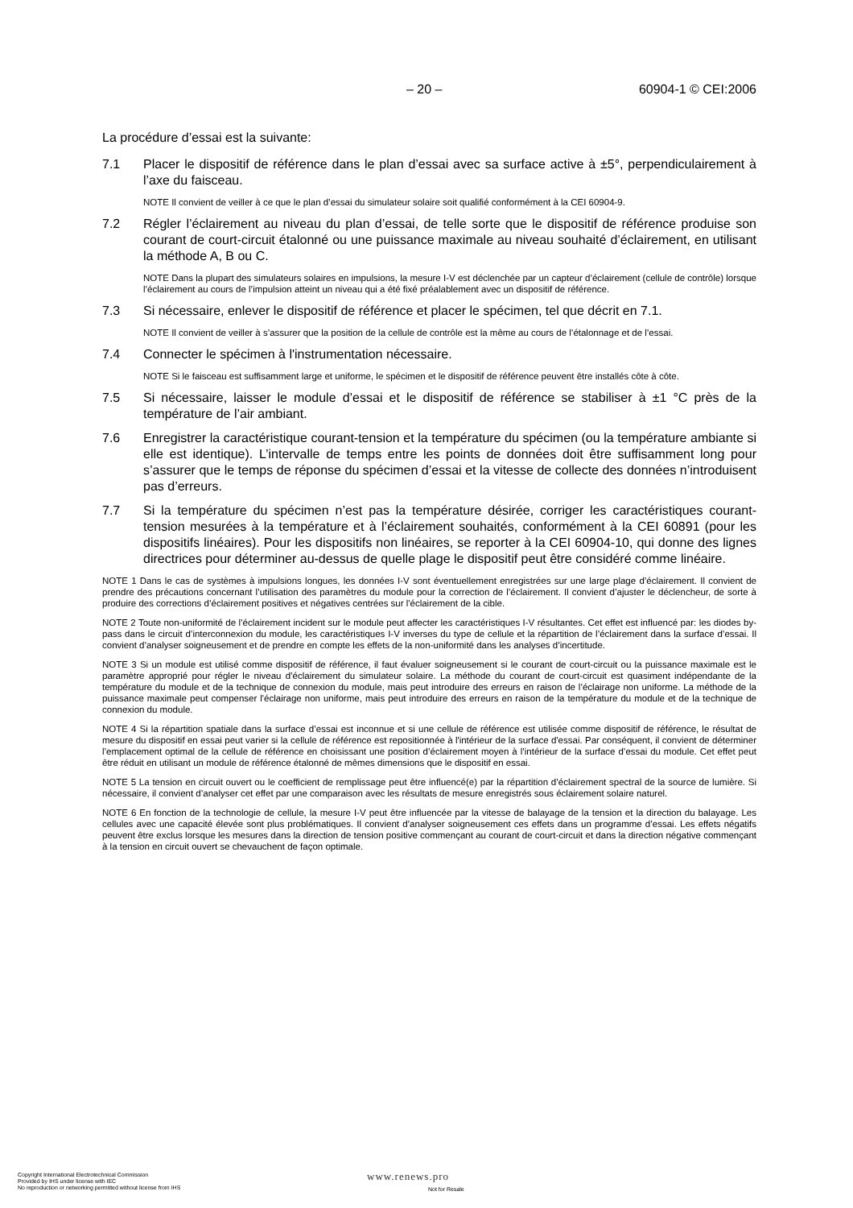– 20 – 60904-1 © CEI:2006
La procédure d’essai est la suivante:
7.1 Placer le dispositif de référence dans le plan d’essai avec sa surface active à ±5°, perpendiculairement à l’axe du faisceau.
NOTE Il convient de veiller à ce que le plan d’essai du simulateur solaire soit qualifié conformément à la CEI 60904-9.
7.2 Régler l’éclairement au niveau du plan d’essai, de telle sorte que le dispositif de référence produise son courant de court-circuit étalonné ou une puissance maximale au niveau souhaité d’éclairement, en utilisant la méthode A, B ou C.
NOTE Dans la plupart des simulateurs solaires en impulsions, la mesure I-V est déclenchée par un capteur d’éclairement (cellule de contrôle) lorsque l’éclairement au cours de l’impulsion atteint un niveau qui a été fixé préalablement avec un dispositif de référence.
7.3 Si nécessaire, enlever le dispositif de référence et placer le spécimen, tel que décrit en 7.1.
NOTE Il convient de veiller à s’assurer que la position de la cellule de contrôle est la même au cours de l’étalonnage et de l’essai.
7.4 Connecter le spécimen à l'instrumentation nécessaire.
NOTE Si le faisceau est suffisamment large et uniforme, le spécimen et le dispositif de référence peuvent être installés côte à côte.
7.5 Si nécessaire, laisser le module d’essai et le dispositif de référence se stabiliser à ±1 °C près de la température de l’air ambiant.
7.6 Enregistrer la caractéristique courant-tension et la température du spécimen (ou la température ambiante si elle est identique). L’intervalle de temps entre les points de données doit être suffisamment long pour s’assurer que le temps de réponse du spécimen d’essai et la vitesse de collecte des données n’introduisent pas d’erreurs.
7.7 Si la température du spécimen n’est pas la température désirée, corriger les caractéristiques courant-tension mesurées à la température et à l’éclairement souhaités, conformément à la CEI 60891 (pour les dispositifs linéaires). Pour les dispositifs non linéaires, se reporter à la CEI 60904-10, qui donne des lignes directrices pour déterminer au-dessus de quelle plage le dispositif peut être considéré comme linéaire.
NOTE 1 Dans le cas de systèmes à impulsions longues, les données I-V sont éventuellement enregistrées sur une large plage d’éclairement. Il convient de prendre des précautions concernant l’utilisation des paramètres du module pour la correction de l’éclairement. Il convient d’ajuster le déclencheur, de sorte à produire des corrections d’éclairement positives et négatives centrées sur l'éclairement de la cible.
NOTE 2 Toute non-uniformité de l’éclairement incident sur le module peut affecter les caractéristiques I-V résultantes. Cet effet est influencé par: les diodes by-pass dans le circuit d’interconnexion du module, les caractéristiques I-V inverses du type de cellule et la répartition de l’éclairement dans la surface d’essai. Il convient d’analyser soigneusement et de prendre en compte les effets de la non-uniformité dans les analyses d’incertitude.
NOTE 3 Si un module est utilisé comme dispositif de référence, il faut évaluer soigneusement si le courant de court-circuit ou la puissance maximale est le paramètre approprié pour régler le niveau d’éclairement du simulateur solaire. La méthode du courant de court-circuit est quasiment indépendante de la température du module et de la technique de connexion du module, mais peut introduire des erreurs en raison de l’éclairage non uniforme. La méthode de la puissance maximale peut compenser l'éclairage non uniforme, mais peut introduire des erreurs en raison de la température du module et de la technique de connexion du module.
NOTE 4 Si la répartition spatiale dans la surface d’essai est inconnue et si une cellule de référence est utilisée comme dispositif de référence, le résultat de mesure du dispositif en essai peut varier si la cellule de référence est repositionnée à l'intérieur de la surface d'essai. Par conséquent, il convient de déterminer l’emplacement optimal de la cellule de référence en choisissant une position d’éclairement moyen à l’intérieur de la surface d’essai du module. Cet effet peut être réduit en utilisant un module de référence étalonné de mêmes dimensions que le dispositif en essai.
NOTE 5 La tension en circuit ouvert ou le coefficient de remplissage peut être influencé(e) par la répartition d’éclairement spectral de la source de lumière. Si nécessaire, il convient d’analyser cet effet par une comparaison avec les résultats de mesure enregistrés sous éclairement solaire naturel.
NOTE 6 En fonction de la technologie de cellule, la mesure I-V peut être influencée par la vitesse de balayage de la tension et la direction du balayage. Les cellules avec une capacité élevée sont plus problématiques. Il convient d’analyser soigneusement ces effets dans un programme d’essai. Les effets négatifs peuvent être exclus lorsque les mesures dans la direction de tension positive commençant au courant de court-circuit et dans la direction négative commençant à la tension en circuit ouvert se chevauchent de façon optimale.
Copyright International Electrotechnical Commission
Provided by IHS under license with IEC
No reproduction or networking permitted without license from IHS
www.renews.pro
Not for Resale